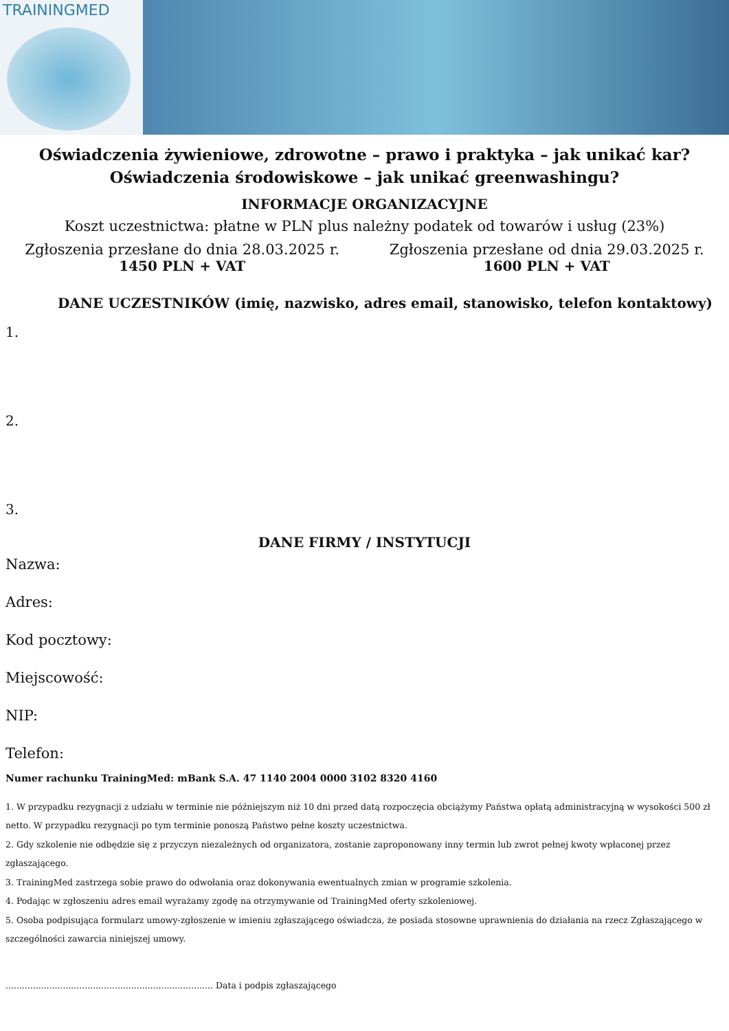TRAININGMED
Oświadczenia żywieniowe, zdrowotne – prawo i praktyka – jak unikać kar?
Oświadczenia środowiskowe – jak unikać greenwashingu?
INFORMACJE ORGANIZACYJNE
Koszt uczestnictwa: płatne w PLN plus należny podatek od towarów i usług (23%)
Zgłoszenia przesłane do dnia 28.03.2025 r.
1450 PLN + VAT
Zgłoszenia przesłane od dnia 29.03.2025 r.
1600 PLN + VAT
DANE UCZESTNIKÓW (imię, nazwisko, adres email, stanowisko, telefon kontaktowy)
1.
2.
3.
DANE FIRMY / INSTYTUCJI
Nazwa:
Adres:
Kod pocztowy:
Miejscowość:
NIP:
Telefon:
Numer rachunku TrainingMed: mBank S.A. 47 1140 2004 0000 3102 8320 4160
1. W przypadku rezygnacji z udziału w terminie nie późniejszym niż 10 dni przed datą rozpoczęcia obciążymy Państwa opłatą administracyjną w wysokości 500 zł netto. W przypadku rezygnacji po tym terminie ponoszą Państwo pełne koszty uczestnictwa.
2. Gdy szkolenie nie odbędzie się z przyczyn niezależnych od organizatora, zostanie zaproponowany inny termin lub zwrot pełnej kwoty wpłaconej przez zgłaszającego.
3. TrainingMed zastrzega sobie prawo do odwołania oraz dokonywania ewentualnych zmian w programie szkolenia.
4. Podając w zgłoszeniu adres email wyrażamy zgodę na otrzymywanie od TrainingMed oferty szkoleniowej.
5. Osoba podpisująca formularz umowy-zgłoszenie w imieniu zgłaszającego oświadcza, że posiada stosowne uprawnienia do działania na rzecz Zgłaszającego w szczególności zawarcia niniejszej umowy.
............................................................................ Data i podpis zgłaszającego